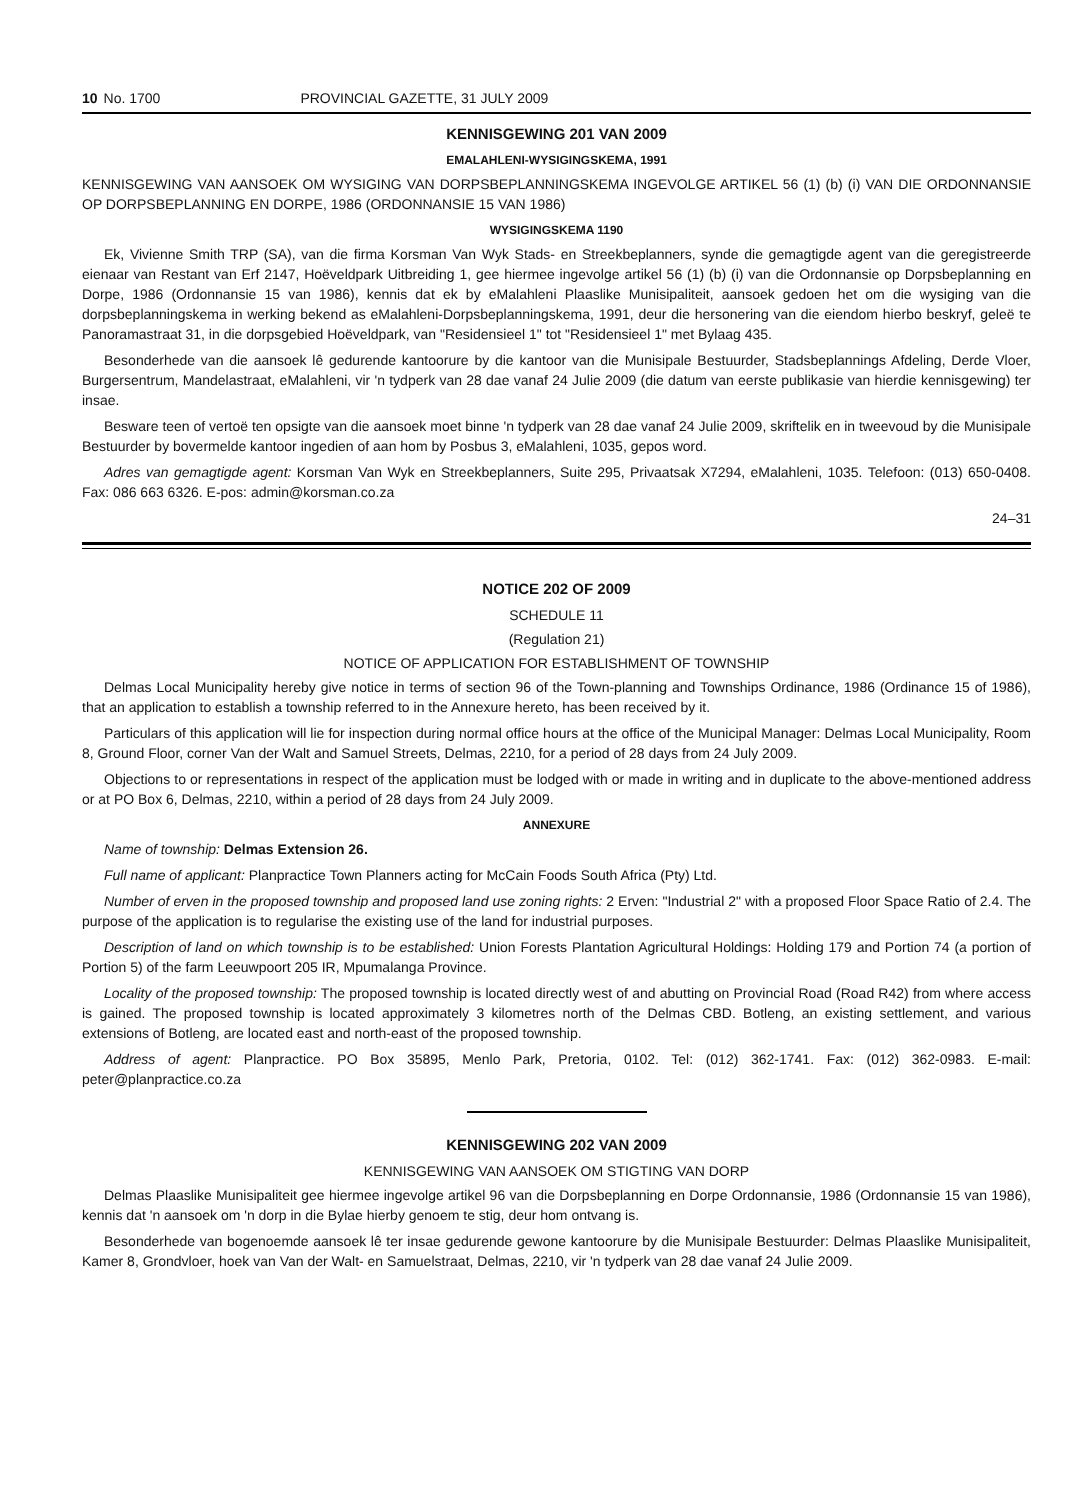10 No. 1700 PROVINCIAL GAZETTE, 31 JULY 2009
KENNISGEWING 201 VAN 2009
EMALAHLENI-WYSIGINGSKEMA, 1991
KENNISGEWING VAN AANSOEK OM WYSIGING VAN DORPSBEPLANNINGSKEMA INGEVOLGE ARTIKEL 56 (1) (b) (i) VAN DIE ORDONNANSIE OP DORPSBEPLANNING EN DORPE, 1986 (ORDONNANSIE 15 VAN 1986)
WYSIGINGSKEMA 1190
Ek, Vivienne Smith TRP (SA), van die firma Korsman Van Wyk Stads- en Streekbeplanners, synde die gemagtigde agent van die geregistreerde eienaar van Restant van Erf 2147, Hoëveldpark Uitbreiding 1, gee hiermee ingevolge artikel 56 (1) (b) (i) van die Ordonnansie op Dorpsbeplanning en Dorpe, 1986 (Ordonnansie 15 van 1986), kennis dat ek by eMalahleni Plaaslike Munisipaliteit, aansoek gedoen het om die wysiging van die dorpsbeplanningskema in werking bekend as eMalahleni-Dorpsbeplanningskema, 1991, deur die hersonering van die eiendom hierbo beskryf, geleë te Panoramastraat 31, in die dorpsgebied Hoëveldpark, van "Residensieel 1" tot "Residensieel 1" met Bylaag 435.
Besonderhede van die aansoek lê gedurende kantoorure by die kantoor van die Munisipale Bestuurder, Stadsbeplannings Afdeling, Derde Vloer, Burgersentrum, Mandelastraat, eMalahleni, vir 'n tydperk van 28 dae vanaf 24 Julie 2009 (die datum van eerste publikasie van hierdie kennisgewing) ter insae.
Besware teen of vertoë ten opsigte van die aansoek moet binne 'n tydperk van 28 dae vanaf 24 Julie 2009, skriftelik en in tweevoud by die Munisipale Bestuurder by bovermelde kantoor ingedien of aan hom by Posbus 3, eMalahleni, 1035, gepos word.
Adres van gemagtigde agent: Korsman Van Wyk en Streekbeplanners, Suite 295, Privaatsak X7294, eMalahleni, 1035. Telefoon: (013) 650-0408. Fax: 086 663 6326. E-pos: admin@korsman.co.za
24–31
NOTICE 202 OF 2009
SCHEDULE 11
(Regulation 21)
NOTICE OF APPLICATION FOR ESTABLISHMENT OF TOWNSHIP
Delmas Local Municipality hereby give notice in terms of section 96 of the Town-planning and Townships Ordinance, 1986 (Ordinance 15 of 1986), that an application to establish a township referred to in the Annexure hereto, has been received by it.
Particulars of this application will lie for inspection during normal office hours at the office of the Municipal Manager: Delmas Local Municipality, Room 8, Ground Floor, corner Van der Walt and Samuel Streets, Delmas, 2210, for a period of 28 days from 24 July 2009.
Objections to or representations in respect of the application must be lodged with or made in writing and in duplicate to the above-mentioned address or at PO Box 6, Delmas, 2210, within a period of 28 days from 24 July 2009.
ANNEXURE
Name of township: Delmas Extension 26.
Full name of applicant: Planpractice Town Planners acting for McCain Foods South Africa (Pty) Ltd.
Number of erven in the proposed township and proposed land use zoning rights: 2 Erven: "Industrial 2" with a proposed Floor Space Ratio of 2.4. The purpose of the application is to regularise the existing use of the land for industrial purposes.
Description of land on which township is to be established: Union Forests Plantation Agricultural Holdings: Holding 179 and Portion 74 (a portion of Portion 5) of the farm Leeuwpoort 205 IR, Mpumalanga Province.
Locality of the proposed township: The proposed township is located directly west of and abutting on Provincial Road (Road R42) from where access is gained. The proposed township is located approximately 3 kilometres north of the Delmas CBD. Botleng, an existing settlement, and various extensions of Botleng, are located east and north-east of the proposed township.
Address of agent: Planpractice. PO Box 35895, Menlo Park, Pretoria, 0102. Tel: (012) 362-1741. Fax: (012) 362-0983. E-mail: peter@planpractice.co.za
KENNISGEWING 202 VAN 2009
KENNISGEWING VAN AANSOEK OM STIGTING VAN DORP
Delmas Plaaslike Munisipaliteit gee hiermee ingevolge artikel 96 van die Dorpsbeplanning en Dorpe Ordonnansie, 1986 (Ordonnansie 15 van 1986), kennis dat 'n aansoek om 'n dorp in die Bylae hierby genoem te stig, deur hom ontvang is.
Besonderhede van bogenoemde aansoek lê ter insae gedurende gewone kantoorure by die Munisipale Bestuurder: Delmas Plaaslike Munisipaliteit, Kamer 8, Grondvloer, hoek van Van der Walt- en Samuelstraat, Delmas, 2210, vir 'n tydperk van 28 dae vanaf 24 Julie 2009.